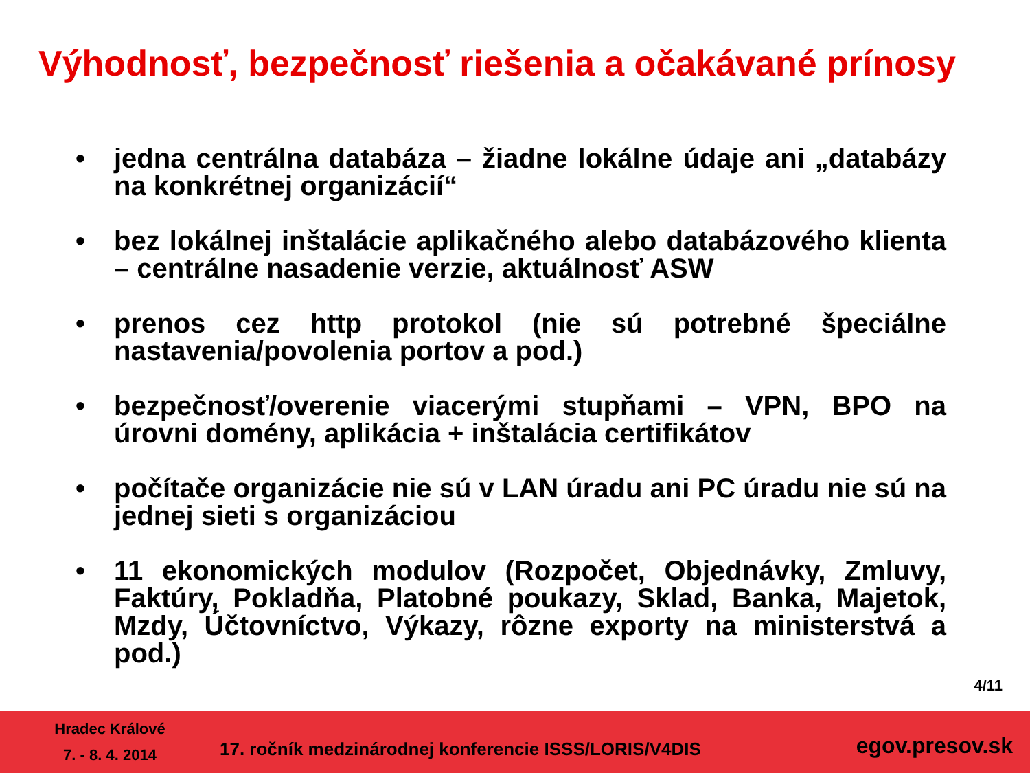Výhodnosť, bezpečnosť riešenia a očakávané prínosy
• jedna centrálna databáza – žiadne lokálne údaje ani „databázy na konkrétnej organizácií“
• bez lokálnej inštalácie aplikačného alebo databázového klienta – centrálne nasadenie verzie, aktuálnosť ASW
• prenos cez http protokol (nie sú potrebné špeciálne nastavenia/povolenia portov a pod.)
• bezpečnosť/overenie viacerými stupňami – VPN, BPO na úrovni domény, aplikácia + inštalácia certifikátov
• počítače organizácie nie sú v LAN úradu ani PC úradu nie sú na jednej sieti s organizáciou
• 11 ekonomických modulov (Rozpočet, Objednávky, Zmluvy, Faktúry, Pokladňa, Platobné poukazy, Sklad, Banka, Majetok, Mzdy, Účtovníctvo, Výkazy, rôzne exporty na ministerstvá a pod.)
4/11
Hradec Králové
7. - 8. 4. 2014
17. ročník medzinárodnej konferencie ISSS/LORIS/V4DIS
egov.presov.sk